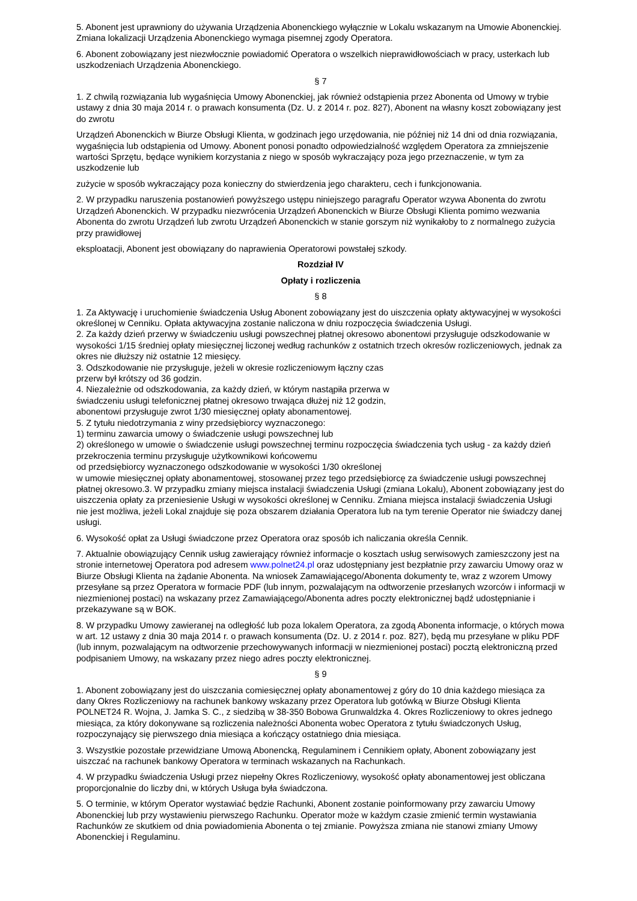5. Abonent jest uprawniony do używania Urządzenia Abonenckiego wyłącznie w Lokalu wskazanym na Umowie Abonenckiej. Zmiana lokalizacji Urządzenia Abonenckiego wymaga pisemnej zgody Operatora.
6. Abonent zobowiązany jest niezwłocznie powiadomić Operatora o wszelkich nieprawidłowościach w pracy, usterkach lub uszkodzeniach Urządzenia Abonenckiego.
§ 7
1. Z chwilą rozwiązania lub wygaśnięcia Umowy Abonenckiej, jak również odstąpienia przez Abonenta od Umowy w trybie ustawy z dnia 30 maja 2014 r. o prawach konsumenta (Dz. U. z 2014 r. poz. 827), Abonent na własny koszt zobowiązany jest do zwrotu
Urządzeń Abonenckich w Biurze Obsługi Klienta, w godzinach jego urzędowania, nie później niż 14 dni od dnia rozwiązania, wygaśnięcia lub odstąpienia od Umowy. Abonent ponosi ponadto odpowiedzialność względem Operatora za zmniejszenie wartości Sprzętu, będące wynikiem korzystania z niego w sposób wykraczający poza jego przeznaczenie, w tym za uszkodzenie lub
zużycie w sposób wykraczający poza konieczny do stwierdzenia jego charakteru, cech i funkcjonowania.
2. W przypadku naruszenia postanowień powyższego ustępu niniejszego paragrafu Operator wzywa Abonenta do zwrotu Urządzeń Abonenckich. W przypadku niezwrócenia Urządzeń Abonenckich w Biurze Obsługi Klienta pomimo wezwania Abonenta do zwrotu Urządzeń lub zwrotu Urządzeń Abonenckich w stanie gorszym niż wynikałoby to z normalnego zużycia przy prawidłowej
eksploatacji, Abonent jest obowiązany do naprawienia Operatorowi powstałej szkody.
Rozdział IV
Opłaty i rozliczenia
§ 8
1. Za Aktywację i uruchomienie świadczenia Usług Abonent zobowiązany jest do uiszczenia opłaty aktywacyjnej w wysokości określonej w Cenniku. Opłata aktywacyjna zostanie naliczona w dniu rozpoczęcia świadczenia Usługi.
2. Za każdy dzień przerwy w świadczeniu usługi powszechnej płatnej okresowo abonentowi przysługuje odszkodowanie w wysokości 1/15 średniej opłaty miesięcznej liczonej według rachunków z ostatnich trzech okresów rozliczeniowych, jednak za okres nie dłuższy niż ostatnie 12 miesięcy.
3. Odszkodowanie nie przysługuje, jeżeli w okresie rozliczeniowym łączny czas
przerw był krótszy od 36 godzin.
4. Niezależnie od odszkodowania, za każdy dzień, w którym nastąpiła przerwa w
świadczeniu usługi telefonicznej płatnej okresowo trwająca dłużej niż 12 godzin,
abonentowi przysługuje zwrot 1/30 miesięcznej opłaty abonamentowej.
5. Z tytułu niedotrzymania z winy przedsiębiorcy wyznaczonego:
1) terminu zawarcia umowy o świadczenie usługi powszechnej lub
2) określonego w umowie o świadczenie usługi powszechnej terminu rozpoczęcia świadczenia tych usług - za każdy dzień przekroczenia terminu przysługuje użytkownikowi końcowemu
od przedsiębiorcy wyznaczonego odszkodowanie w wysokości 1/30 określonej
w umowie miesięcznej opłaty abonamentowej, stosowanej przez tego przedsiębiorcę za świadczenie usługi powszechnej płatnej okresowo.3. W przypadku zmiany miejsca instalacji świadczenia Usługi (zmiana Lokalu), Abonent zobowiązany jest do uiszczenia opłaty za przeniesienie Usługi w wysokości określonej w Cenniku. Zmiana miejsca instalacji świadczenia Usługi nie jest możliwa, jeżeli Lokal znajduje się poza obszarem działania Operatora lub na tym terenie Operator nie świadczy danej usługi.
6. Wysokość opłat za Usługi świadczone przez Operatora oraz sposób ich naliczania określa Cennik.
7. Aktualnie obowiązujący Cennik usług zawierający również informacje o kosztach usług serwisowych zamieszczony jest na stronie internetowej Operatora pod adresem www.polnet24.pl oraz udostępniany jest bezpłatnie przy zawarciu Umowy oraz w Biurze Obsługi Klienta na żądanie Abonenta. Na wniosek Zamawiającego/Abonenta dokumenty te, wraz z wzorem Umowy przesyłane są przez Operatora w formacie PDF (lub innym, pozwalającym na odtworzenie przesłanych wzorców i informacji w niezmienionej postaci) na wskazany przez Zamawiającego/Abonenta adres poczty elektronicznej bądź udostępnianie i przekazywane są w BOK.
8. W przypadku Umowy zawieranej na odległość lub poza lokalem Operatora, za zgodą Abonenta informacje, o których mowa w art. 12 ustawy z dnia 30 maja 2014 r. o prawach konsumenta (Dz. U. z 2014 r. poz. 827), będą mu przesyłane w pliku PDF (lub innym, pozwalającym na odtworzenie przechowywanych informacji w niezmienionej postaci) pocztą elektroniczną przed podpisaniem Umowy, na wskazany przez niego adres poczty elektronicznej.
§ 9
1. Abonent zobowiązany jest do uiszczania comiesięcznej opłaty abonamentowej z góry do 10 dnia każdego miesiąca za dany Okres Rozliczeniowy na rachunek bankowy wskazany przez Operatora lub gotówką w Biurze Obsługi Klienta POLNET24 R. Wojna, J. Jamka S. C., z siedzibą w 38-350 Bobowa Grunwaldzka 4. Okres Rozliczeniowy to okres jednego miesiąca, za który dokonywane są rozliczenia należności Abonenta wobec Operatora z tytułu świadczonych Usług, rozpoczynający się pierwszego dnia miesiąca a kończący ostatniego dnia miesiąca.
3. Wszystkie pozostałe przewidziane Umową Abonencką, Regulaminem i Cennikiem opłaty, Abonent zobowiązany jest uiszczać na rachunek bankowy Operatora w terminach wskazanych na Rachunkach.
4. W przypadku świadczenia Usługi przez niepełny Okres Rozliczeniowy, wysokość opłaty abonamentowej jest obliczana proporcjonalnie do liczby dni, w których Usługa była świadczona.
5. O terminie, w którym Operator wystawiać będzie Rachunki, Abonent zostanie poinformowany przy zawarciu Umowy Abonenckiej lub przy wystawieniu pierwszego Rachunku. Operator może w każdym czasie zmienić termin wystawiania Rachunków ze skutkiem od dnia powiadomienia Abonenta o tej zmianie. Powyższa zmiana nie stanowi zmiany Umowy Abonenckiej i Regulaminu.